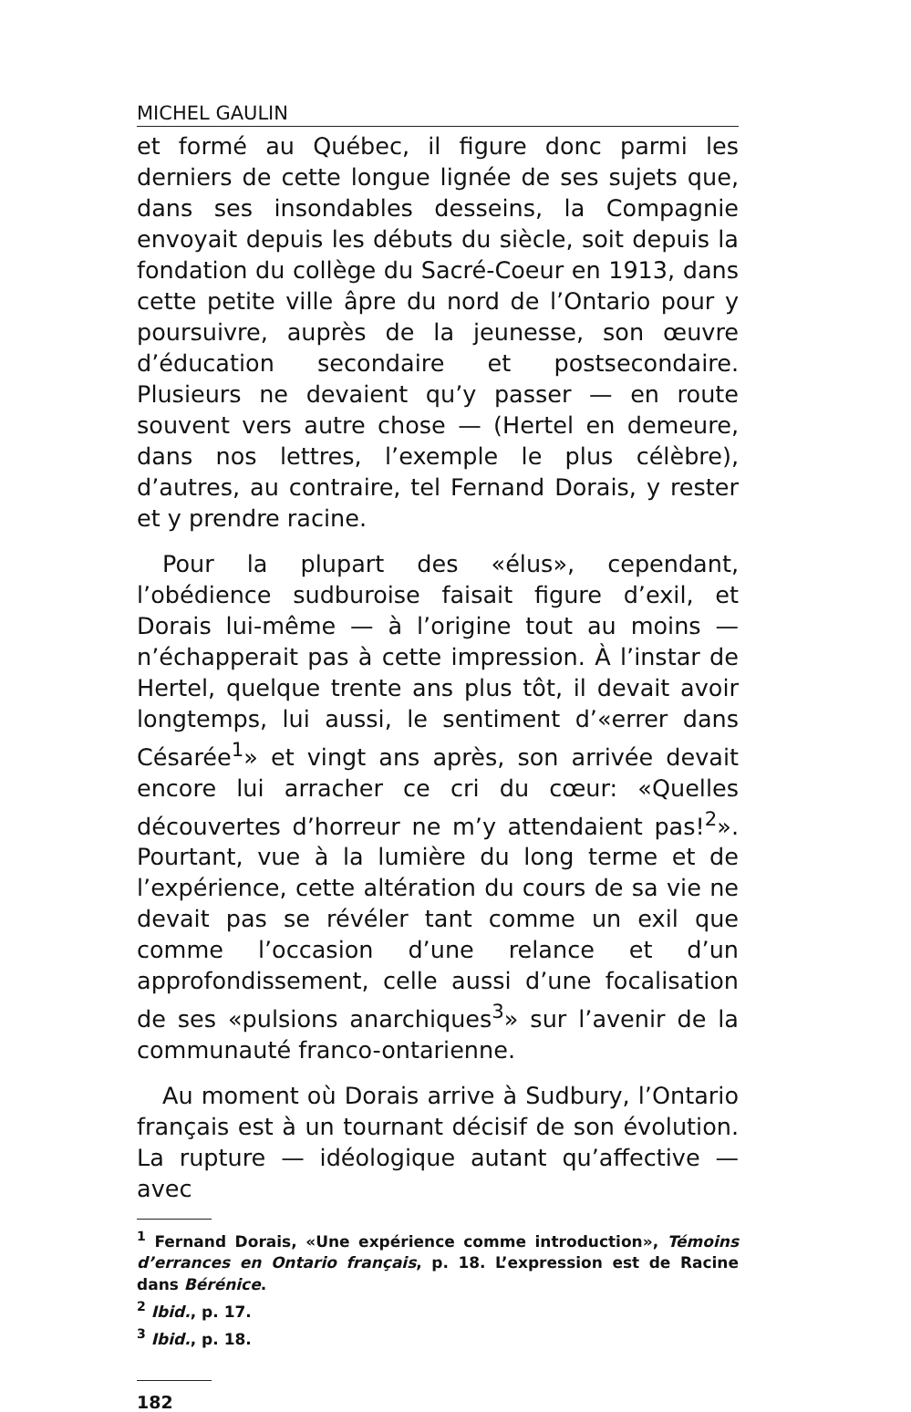MICHEL GAULIN
et formé au Québec, il figure donc parmi les derniers de cette longue lignée de ses sujets que, dans ses insondables desseins, la Compagnie envoyait depuis les débuts du siècle, soit depuis la fondation du collège du Sacré-Coeur en 1913, dans cette petite ville âpre du nord de l’Ontario pour y poursuivre, auprès de la jeunesse, son œuvre d’éducation secondaire et postsecondaire. Plusieurs ne devaient qu’y passer — en route souvent vers autre chose — (Hertel en demeure, dans nos lettres, l’exemple le plus célèbre), d’autres, au contraire, tel Fernand Dorais, y rester et y prendre racine.
Pour la plupart des «élus», cependant, l’obédience sudburoise faisait figure d’exil, et Dorais lui-même — à l’origine tout au moins — n’échapperait pas à cette impression. À l’instar de Hertel, quelque trente ans plus tôt, il devait avoir longtemps, lui aussi, le sentiment d’«errer dans Césarée<sup>1</sup>» et vingt ans après, son arrivée devait encore lui arracher ce cri du cœur: «Quelles découvertes d’horreur ne m’y attendaient pas!<sup>2</sup>». Pourtant, vue à la lumière du long terme et de l’expérience, cette altération du cours de sa vie ne devait pas se révéler tant comme un exil que comme l’occasion d’une relance et d’un approfondissement, celle aussi d’une focalisation de ses «pulsions anarchiques<sup>3</sup>» sur l’avenir de la communauté franco-ontarienne.
Au moment où Dorais arrive à Sudbury, l’Ontario français est à un tournant décisif de son évolution. La rupture — idéologique autant qu’affective — avec
<sup>1</sup> Fernand Dorais, «Une expérience comme introduction», Témoins d’errances en Ontario français, p. 18. L’expression est de Racine dans Bérénice.
<sup>2</sup> Ibid., p. 17.
<sup>3</sup> Ibid., p. 18.
182